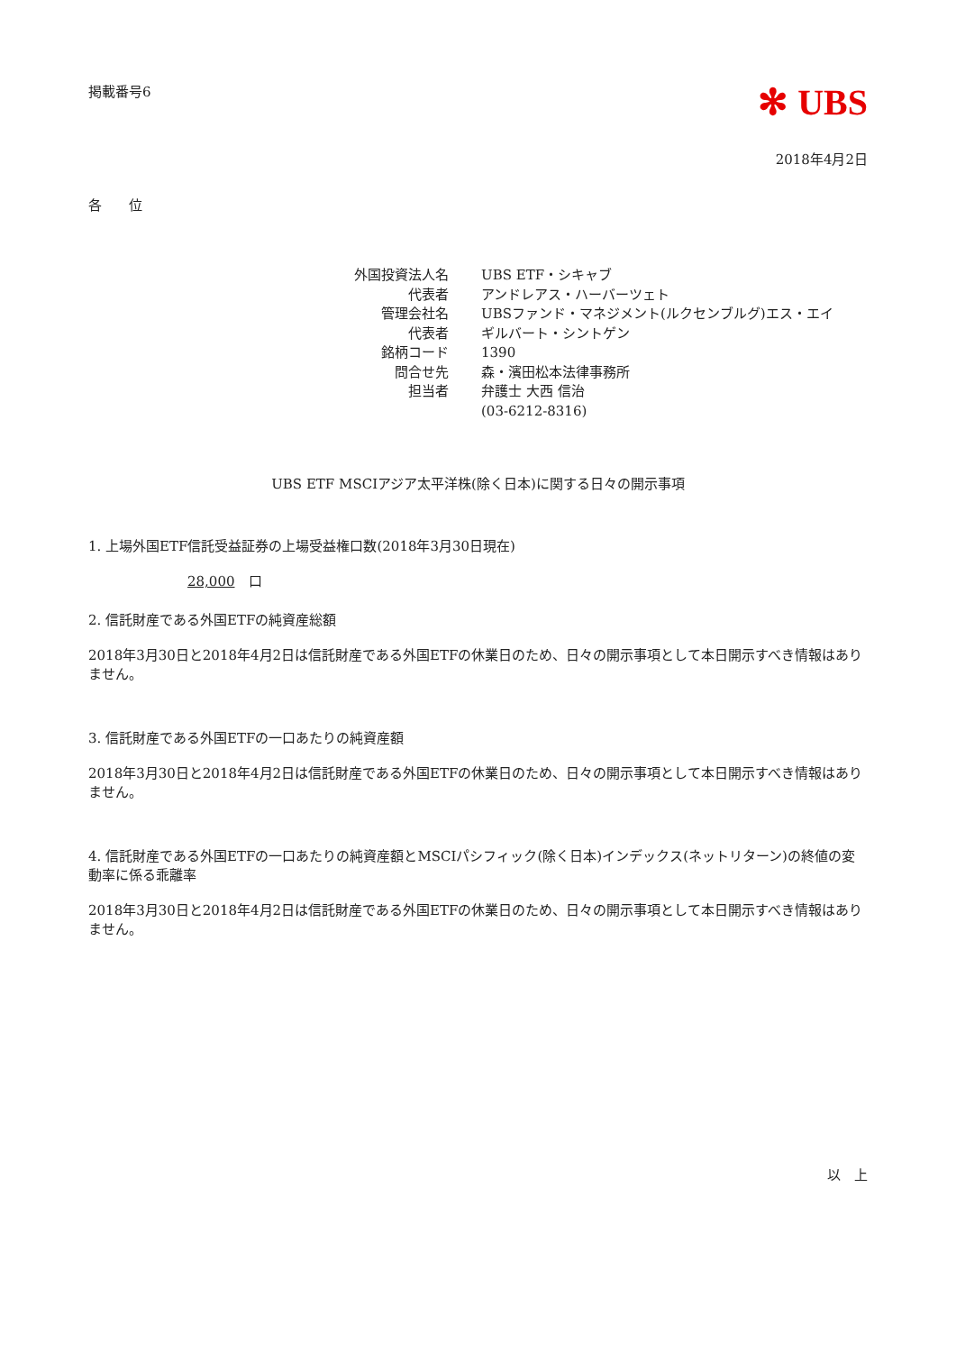掲載番号6
✻ UBS
2018年4月2日
各　　位
| 外国投資法人名 | UBS ETF・シキャブ |
| 代表者 | アンドレアス・ハーバーツェト |
| 管理会社名 | UBSファンド・マネジメント(ルクセンブルグ)エス・エイ |
| 代表者 | ギルバート・シントゲン |
| 銘柄コード | 1390 |
| 問合せ先 | 森・濱田松本法律事務所 |
| 担当者 | 弁護士 大西 信治 |
| | (03-6212-8316) |
UBS ETF MSCIアジア太平洋株(除く日本)に関する日々の開示事項
1. 上場外国ETF信託受益証券の上場受益権口数(2018年3月30日現在)
28,000　口
2. 信託財産である外国ETFの純資産総額
2018年3月30日と2018年4月2日は信託財産である外国ETFの休業日のため、日々の開示事項として本日開示すべき情報はありません。
3. 信託財産である外国ETFの一口あたりの純資産額
2018年3月30日と2018年4月2日は信託財産である外国ETFの休業日のため、日々の開示事項として本日開示すべき情報はありません。
4. 信託財産である外国ETFの一口あたりの純資産額とMSCIパシフィック(除く日本)インデックス(ネットリターン)の終値の変動率に係る乖離率
2018年3月30日と2018年4月2日は信託財産である外国ETFの休業日のため、日々の開示事項として本日開示すべき情報はありません。
以　上